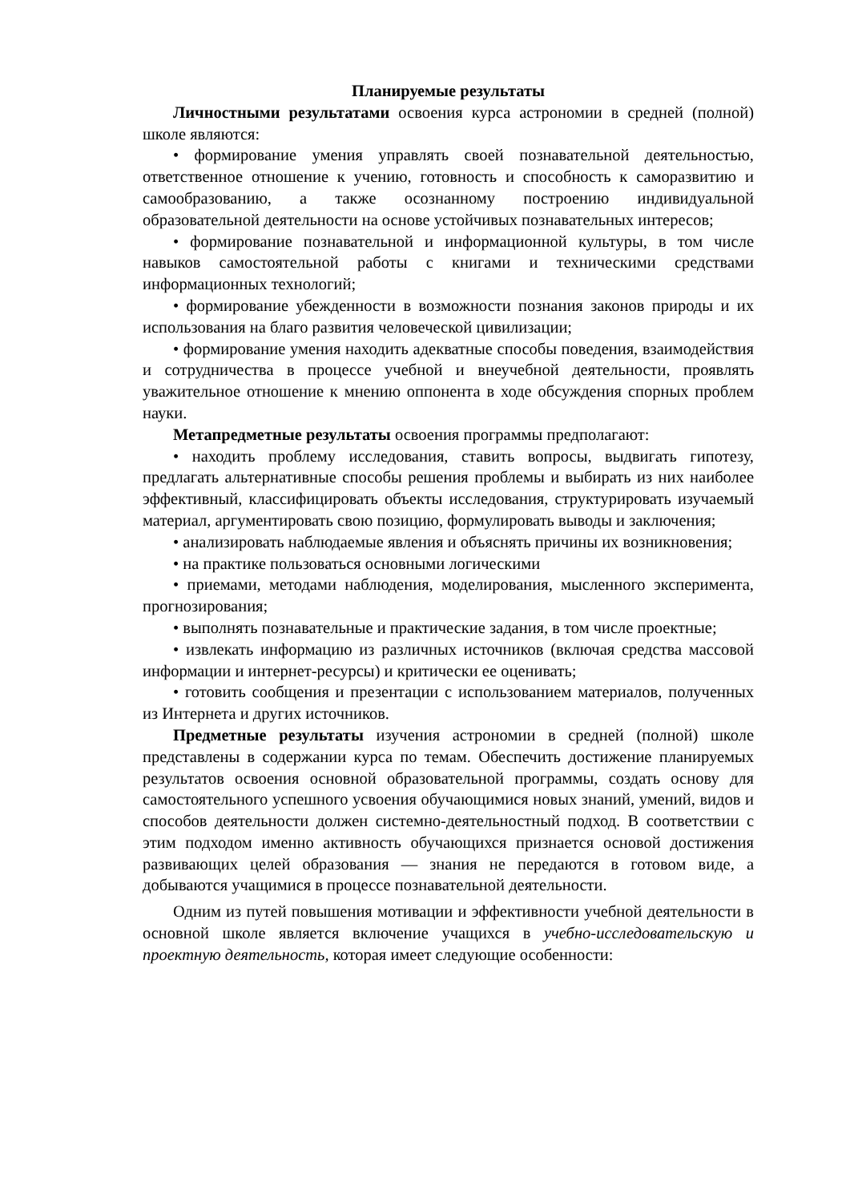Планируемые результаты
Личностными результатами освоения курса астрономии в средней (полной) школе являются:
• формирование умения управлять своей познавательной деятельностью, ответственное отношение к учению, готовность и способность к саморазвитию и самообразованию, а также осознанному построению индивидуальной образовательной деятельности на основе устойчивых познавательных интересов;
• формирование познавательной и информационной культуры, в том числе навыков самостоятельной работы с книгами и техническими средствами информационных технологий;
• формирование убежденности в возможности познания законов природы и их использования на благо развития человеческой цивилизации;
• формирование умения находить адекватные способы поведения, взаимодействия и сотрудничества в процессе учебной и внеучебной деятельности, проявлять уважительное отношение к мнению оппонента в ходе обсуждения спорных проблем науки.
Метапредметные результаты освоения программы предполагают:
• находить проблему исследования, ставить вопросы, выдвигать гипотезу, предлагать альтернативные способы решения проблемы и выбирать из них наиболее эффективный, классифицировать объекты исследования, структурировать изучаемый материал, аргументировать свою позицию, формулировать выводы и заключения;
• анализировать наблюдаемые явления и объяснять причины их возникновения;
• на практике пользоваться основными логическими
• приемами, методами наблюдения, моделирования, мысленного эксперимента, прогнозирования;
• выполнять познавательные и практические задания, в том числе проектные;
• извлекать информацию из различных источников (включая средства массовой информации и интернет-ресурсы) и критически ее оценивать;
• готовить сообщения и презентации с использованием материалов, полученных из Интернета и других источников.
Предметные результаты изучения астрономии в средней (полной) школе представлены в содержании курса по темам. Обеспечить достижение планируемых результатов освоения основной образовательной программы, создать основу для самостоятельного успешного усвоения обучающимися новых знаний, умений, видов и способов деятельности должен системно-деятельностный подход. В соответствии с этим подходом именно активность обучающихся признается основой достижения развивающих целей образования — знания не передаются в готовом виде, а добываются учащимися в процессе познавательной деятельности.
Одним из путей повышения мотивации и эффективности учебной деятельности в основной школе является включение учащихся в учебно-исследовательскую и проектную деятельность, которая имеет следующие особенности: